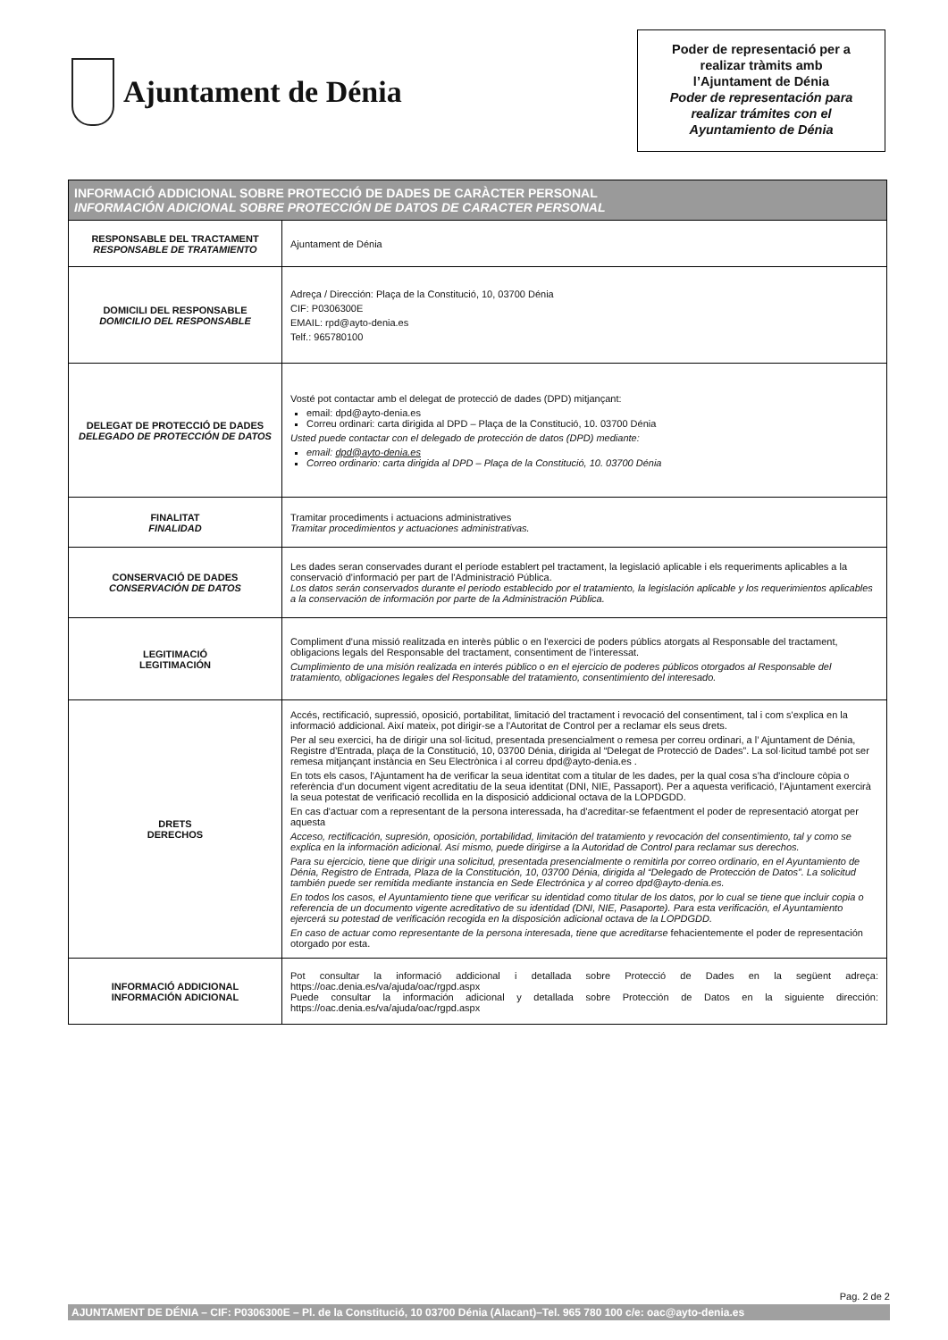Ajuntament de Dénia
Poder de representació per a
realizar tràmits amb
l’Ajuntament de Dénia
Poder de representación para
realizar trámites con el
Ayuntamiento de Dénia
| INFORMACIÓ ADDICIONAL SOBRE PROTECCIÓ DE DADES DE CARÀCTER PERSONAL INFORMACIÓN ADICIONAL SOBRE PROTECCIÓN DE DATOS DE CARACTER PERSONAL | |
| --- | --- |
| RESPONSABLE DEL TRACTAMENT RESPONSABLE DE TRATAMIENTO | Ajuntament de Dénia |
| DOMICILI DEL RESPONSABLE DOMICILIO DEL RESPONSABLE | Adreça / Dirección: Plaça de la Constitució, 10, 03700 Dénia CIF: P0306300E EMAIL: rpd@ayto-denia.es Telf.: 965780100 |
| DELEGAT DE PROTECCIÓ DE DADES DELEGADO DE PROTECCIÓN DE DATOS | Vosté pot contactar amb el delegat de protecció de dades (DPD) mitjançant: email: dpd@ayto-denia.es Correu ordinari: carta dirigida al DPD – Plaça de la Constitució, 10. 03700 Dénia Usted puede contactar con el delegado de protección de datos (DPD) mediante: email: dpd@ayto-denia.es Correo ordinario: carta dirigida al DPD – Plaça de la Constitució, 10. 03700 Dénia |
| FINALITAT FINALIDAD | Tramitar procediments i actuacions administratives Tramitar procedimientos y actuaciones administrativas. |
| CONSERVACIÓ DE DADES CONSERVACIÓN DE DATOS | Les dades seran conservades durant el període establert pel tractament, la legislació aplicable i els requeriments aplicables a la conservació d'informació per part de l'Administració Pública. Los datos serán conservados durante el periodo establecido por el tratamiento, la legislación aplicable y los requerimientos aplicables a la conservación de información por parte de la Administración Pública. |
| LEGITIMACIÓ LEGITIMACIÓN | Compliment d'una missió realitzada en interès públic o en l'exercici de poders públics atorgats al Responsable del tractament, obligacions legals del Responsable del tractament, consentiment de l’interessat. Cumplimiento de una misión realizada en interés público o en el ejercicio de poderes públicos otorgados al Responsable del tratamiento, obligaciones legales del Responsable del tratamiento, consentimiento del interesado. |
| DRETS DERECHOS | Accés, rectificació, supressió, oposició, portabilitat, limitació del tractament i revocació del consentiment, tal i com s'explica en la informació addicional. Així mateix, pot dirigir-se a l'Autoritat de Control per a reclamar els seus drets. Per al seu exercici, ha de dirigir una sol·licitud, presentada presencialment o remesa per correu ordinari, a l’ Ajuntament de Dénia, Registre d'Entrada, plaça de la Constitució, 10, 03700 Dénia, dirigida al “Delegat de Protecció de Dades”. La sol·licitud també pot ser remesa mitjançant instància en Seu Electrònica i al correu dpd@ayto-denia.es . En tots els casos, l'Ajuntament ha de verificar la seua identitat com a titular de les dades, per la qual cosa s’ha d'incloure còpia o referència d'un document vigent acreditatiu de la seua identitat (DNI, NIE, Passaport). Per a aquesta verificació, l'Ajuntament exercirà la seua potestat de verificació recollida en la disposició addicional octava de la LOPDGDD. En cas d'actuar com a representant de la persona interessada, ha d'acreditar-se fefaentment el poder de representació atorgat per aquesta Acceso, rectificación, supresión, oposición, portabilidad, limitación del tratamiento y revocación del consentimiento, tal y como se explica en la información adicional. Así mismo, puede dirigirse a la Autoridad de Control para reclamar sus derechos. Para su ejercicio, tiene que dirigir una solicitud, presentada presencialmente o remitirla por correo ordinario, en el Ayuntamiento de Dénia, Registro de Entrada, Plaza de la Constitución, 10, 03700 Dénia, dirigida al “Delegado de Protección de Datos”. La solicitud también puede ser remitida mediante instancia en Sede Electrónica y al correo dpd@ayto-denia.es. En todos los casos, el Ayuntamiento tiene que verificar su identidad como titular de los datos, por lo cual se tiene que incluir copia o referencia de un documento vigente acreditativo de su identidad (DNI, NIE, Pasaporte). Para esta verificación, el Ayuntamiento ejercerá su potestad de verificación recogida en la disposición adicional octava de la LOPDGDD. En caso de actuar como representante de la persona interesada, tiene que acreditarse fehacientemente el poder de representación otorgado por esta. |
| INFORMACIÓ ADDICIONAL INFORMACIÓN ADICIONAL | Pot consultar la informació addicional i detallada sobre Protecció de Dades en la següent adreça: https://oac.denia.es/va/ajuda/oac/rgpd.aspx Puede consultar la información adicional y detallada sobre Protección de Datos en la siguiente dirección: https://oac.denia.es/va/ajuda/oac/rgpd.aspx |
Pag. 2 de 2
AJUNTAMENT DE DÉNIA – CIF: P0306300E – Pl. de la Constitució, 10 03700 Dénia (Alacant)–Tel. 965 780 100 c/e: oac@ayto-denia.es